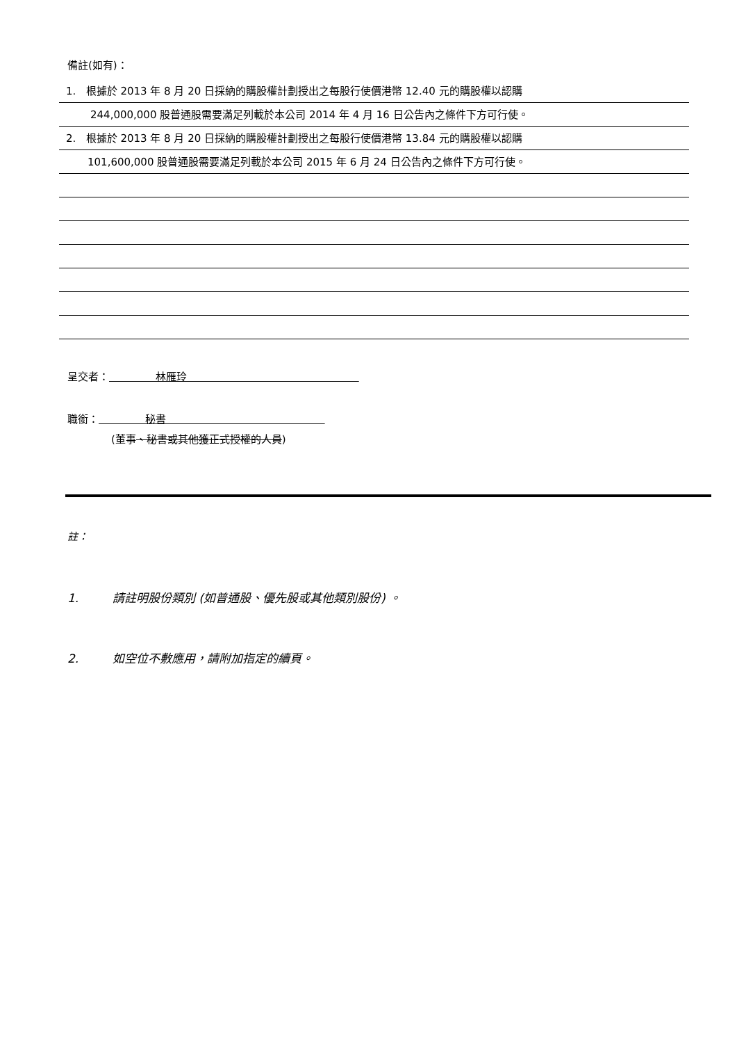備註(如有)：
1. 根據於 2013 年 8 月 20 日採納的購股權計劃授出之每股行使價港幣 12.40 元的購股權以認購
244,000,000 股普通股需要滿足列載於本公司 2014 年 4 月 16 日公告內之條件下方可行使。
2. 根據於 2013 年 8 月 20 日採納的購股權計劃授出之每股行使價港幣 13.84 元的購股權以認購
101,600,000 股普通股需要滿足列載於本公司 2015 年 6 月 24 日公告內之條件下方可行使。
呈交者： 林雁玲
職銜： 秘書
(董事、秘書或其他獲正式授權的人員)
註：
1. 請註明股份類別 (如普通股、優先股或其他類別股份) 。
2. 如空位不敷應用，請附加指定的續頁。